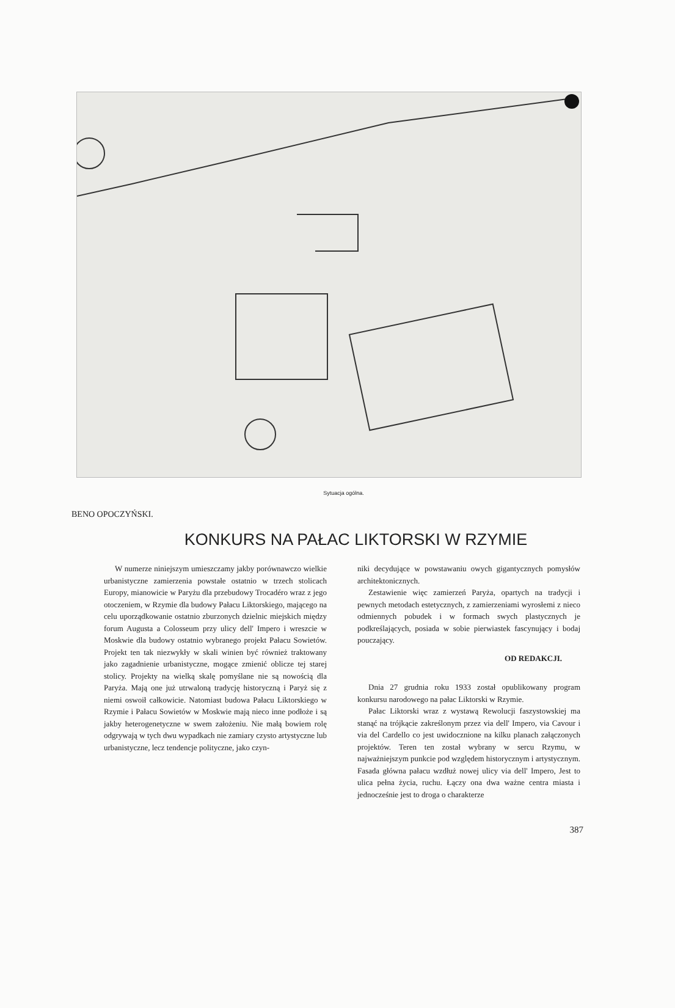Sytuacja ogólna.
BENO OPOCZYŃSKI.
KONKURS NA PAŁAC LIKTORSKI W RZYMIE
W numerze niniejszym umieszczamy jakby porównawczo wielkie urbanistyczne zamierzenia powstałe ostatnio w trzech stolicach Europy, mianowicie w Paryżu dla przebudowy Trocadéro wraz z jego otoczeniem, w Rzymie dla budowy Pałacu Liktorskiego, mającego na celu uporządkowanie ostatnio zburzonych dzielnic miejskich między forum Augusta a Colosseum przy ulicy dell' Impero i wreszcie w Moskwie dla budowy ostatnio wybranego projekt Pałacu Sowietów. Projekt ten tak niezwykły w skali winien być również traktowany jako zagadnienie urbanistyczne, mogące zmienić oblicze tej starej stolicy. Projekty na wielką skalę pomyślane nie są nowością dla Paryża. Mają one już utrwaloną tradycję historyczną i Paryż się z niemi oswoił całkowicie. Natomiast budowa Pałacu Liktorskiego w Rzymie i Pałacu Sowietów w Moskwie mają nieco inne podłoże i są jakby heterogenetyczne w swem założeniu. Nie małą bowiem rolę odgrywają w tych dwu wypadkach nie zamiary czysto artystyczne lub urbanistyczne, lecz tendencje polityczne, jako czyn-
niki decydujące w powstawaniu owych gigantycznych pomysłów architektonicznych.
Zestawienie więc zamierzeń Paryża, opartych na tradycji i pewnych metodach estetycznych, z zamierzeniami wyrosłemi z nieco odmiennych pobudek i w formach swych plastycznych je podkreślających, posiada w sobie pierwiastek fascynujący i bodaj pouczający.
OD REDAKCJI.
Dnia 27 grudnia roku 1933 został opublikowany program konkursu narodowego na pałac Liktorski w Rzymie.
Pałac Liktorski wraz z wystawą Rewolucji faszystowskiej ma stanąć na trójkącie zakreślonym przez via dell' Impero, via Cavour i via del Cardello co jest uwidocznione na kilku planach załączonych projektów. Teren ten został wybrany w sercu Rzymu, w najważniejszym punkcie pod względem historycznym i artystycznym. Fasada główna pałacu wzdłuż nowej ulicy via dell' Impero, Jest to ulica pełna życia, ruchu. Łączy ona dwa ważne centra miasta i jednocześnie jest to droga o charakterze
387